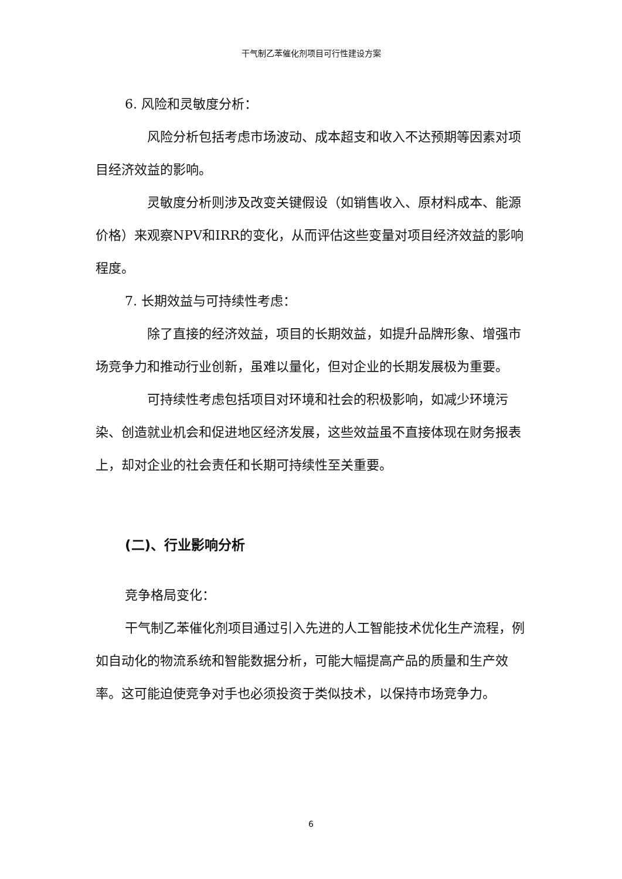干气制乙苯催化剂项目可行性建设方案
6. 风险和灵敏度分析：
风险分析包括考虑市场波动、成本超支和收入不达预期等因素对项目经济效益的影响。
灵敏度分析则涉及改变关键假设（如销售收入、原材料成本、能源价格）来观察NPV和IRR的变化，从而评估这些变量对项目经济效益的影响程度。
7. 长期效益与可持续性考虑：
除了直接的经济效益，项目的长期效益，如提升品牌形象、增强市场竞争力和推动行业创新，虽难以量化，但对企业的长期发展极为重要。
可持续性考虑包括项目对环境和社会的积极影响，如减少环境污染、创造就业机会和促进地区经济发展，这些效益虽不直接体现在财务报表上，却对企业的社会责任和长期可持续性至关重要。
(二)、行业影响分析
竞争格局变化：
干气制乙苯催化剂项目通过引入先进的人工智能技术优化生产流程，例如自动化的物流系统和智能数据分析，可能大幅提高产品的质量和生产效率。这可能迫使竞争对手也必须投资于类似技术，以保持市场竞争力。
6